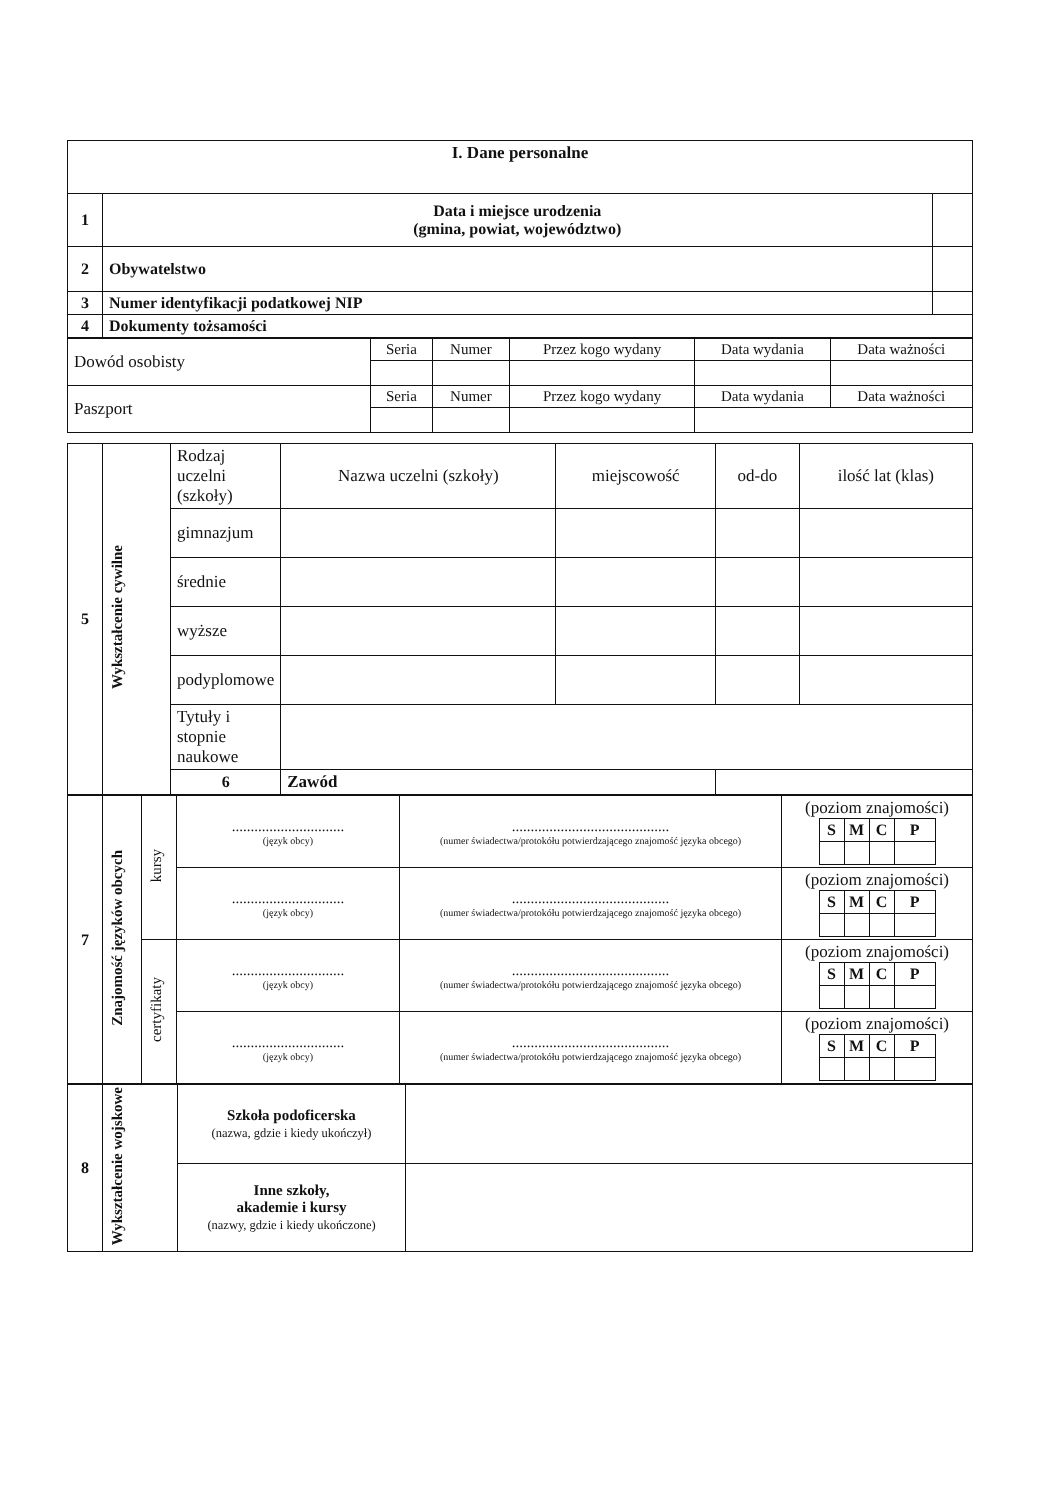| I. Dane personalne | | | |
| --- | --- | --- | --- |
| 1 | Data i miejsce urodzenia (gmina, powiat, województwo) | | |
| 2 | Obywatelstwo | | |
| 3 | Numer identyfikacji podatkowej NIP | | |
| 4 | Dokumenty tożsamości | | |
| Dowód osobisty | Seria | Numer | Przez kogo wydany | Data wydania | Data ważności |
| Paszport | Seria | Numer | Przez kogo wydany | Data wydania | Data ważności |
| 5 | Wykształcenie cywilne | Rodzaj uczelni (szkoły) | Nazwa uczelni (szkoły) | miejscowość | od-do | ilość lat (klas) |
| | | gimnazjum | | | | |
| | | średnie | | | | |
| | | wyższe | | | | |
| | | podyplomowe | | | | |
| | | Tytuły i stopnie naukowe | | | | |
| | | 6 | Zawód | | | |
| 7 | Znajomość języków obcych | kursy | .............................. (język obcy) | .......................................... (numer świadectwa/protokółu potwierdzającego znajomość języka obcego) | (poziom znajomości) / S / M / C / P / |
| | | | .............................. (język obcy) | .......................................... (numer świadectwa/protokółu potwierdzającego znajomość języka obcego) | (poziom znajomości) / S / M / C / P / |
| | | certyfikaty | .............................. (język obcy) | .......................................... (numer świadectwa/protokółu potwierdzającego znajomość języka obcego) | (poziom znajomości) / S / M / C / P / |
| | | | .............................. (język obcy) | .......................................... (numer świadectwa/protokółu potwierdzającego znajomość języka obcego) | (poziom znajomości) / S / M / C / P / |
| 8 | Wykształcenie wojskowe | Szkoła podoficerska (nazwa, gdzie i kiedy ukończył) | |
| | | Inne szkoły, akademie i kursy (nazwy, gdzie i kiedy ukończone) | |